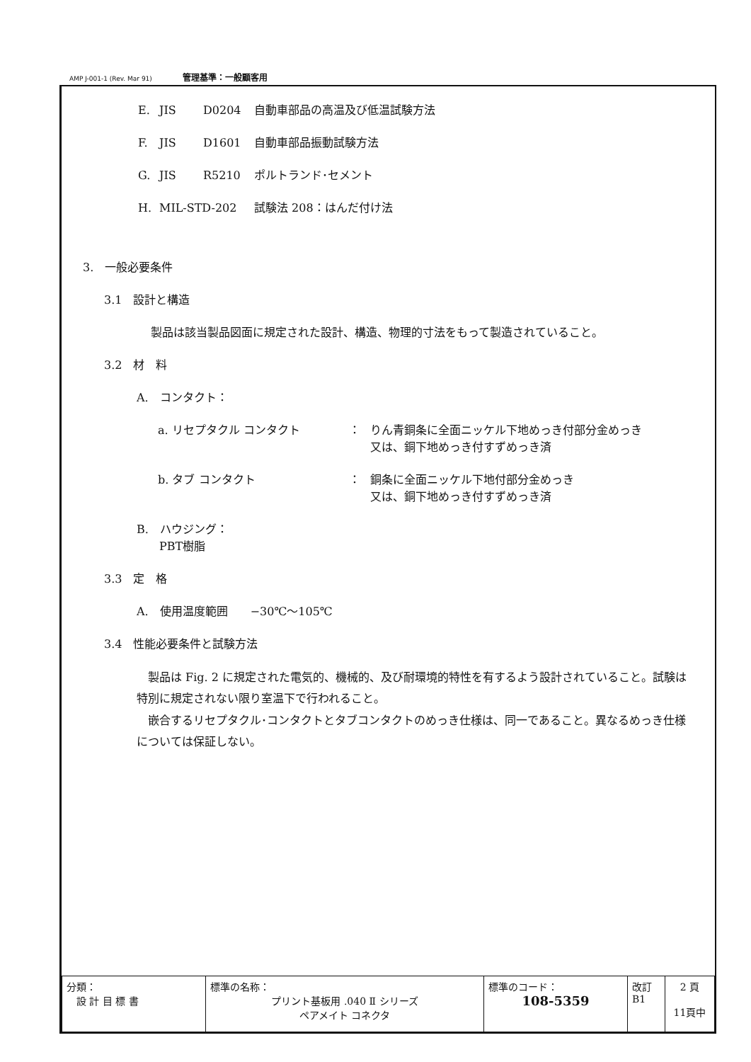AMP J-001-1 (Rev. Mar 91) 管理基準：一般顧客用
E. JIS D0204 自動車部品の高温及び低温試験方法
F. JIS D1601 自動車部品振動試験方法
G. JIS R5210 ポルトランド･セメント
H. MIL-STD-202 試験法 208：はんだ付け法
3.　一般必要条件
3.1　設計と構造
製品は該当製品図面に規定された設計、構造、物理的寸法をもって製造されていること。
3.2　材　料
A.　コンタクト：
a. リセプタクル コンタクト ： りん青銅条に全面ニッケル下地めっき付部分金めっき
又は、銅下地めっき付すずめっき済
b. タブ コンタクト ： 銅条に全面ニッケル下地付部分金めっき
又は、銅下地めっき付すずめっき済
B.　ハウジング：
　　PBT樹脂
3.3　定　格
A.　使用温度範囲　　−30℃〜105℃
3.4　性能必要条件と試験方法
　製品は Fig. 2 に規定された電気的、機械的、及び耐環境的特性を有するよう設計されていること。試験は特別に規定されない限り室温下で行われること。
　嵌合するリセプタクル･コンタクトとタブコンタクトのめっき仕様は、同一であること。異なるめっき仕様については保証しない。
| 分類： 設 計 目 標 書 | 標準の名称： プリント基板用 .040 Ⅱ シリーズ ペアメイト コネクタ | 標準のコード： 108-5359 | 改訂 B1 | 2 頁 11頁中 |